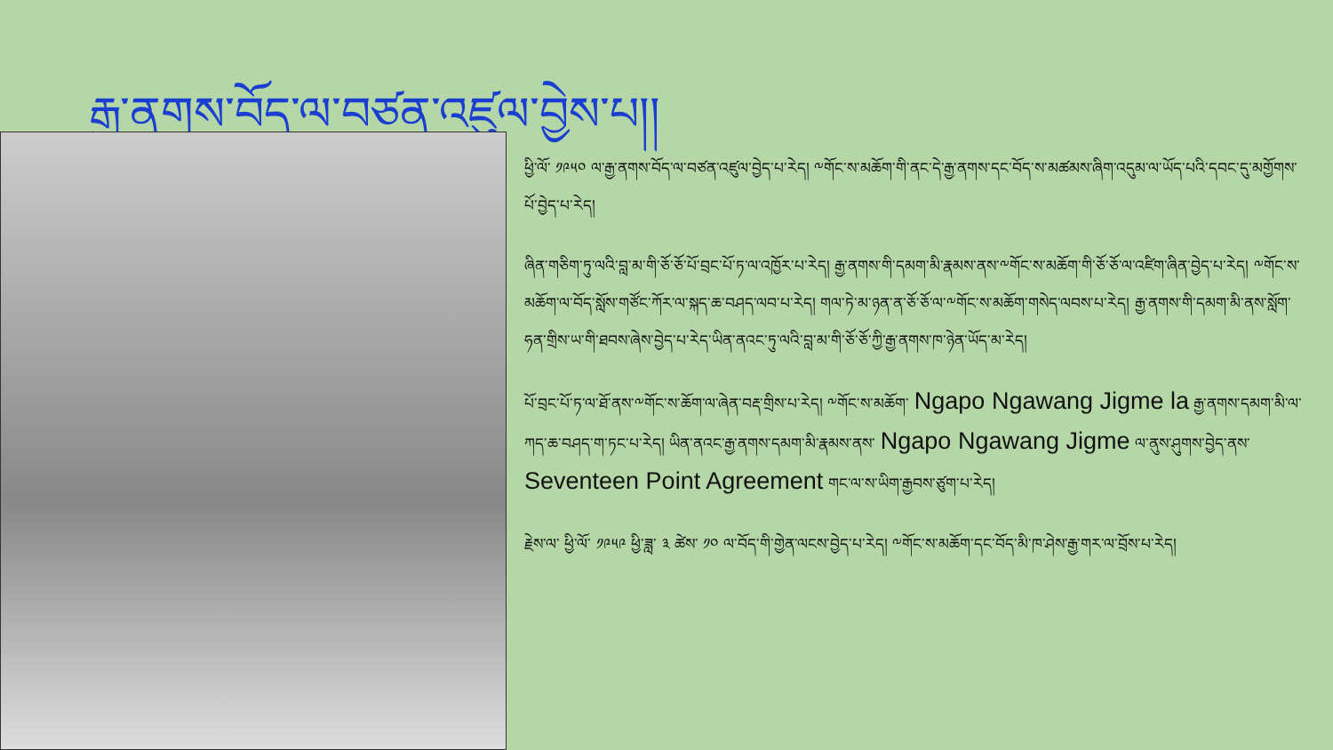རྒྱ་ནགས་བོད་ལ་བཙན་འཛུལ་བྱེས་པ།།
ཕྱི་ལོ་ ༡༩༥༠ ལ་རྒྱ་ནགས་བོད་ལ་བཙན་འཛུལ་བྱེད་པ་རེད། ༸གོང་ས་མཆོག་གི་ནང་དེ་རྒྱ་ནགས་དང་བོད་ས་མཚམས་ཞིག་འདུམ་ལ་ཡོད་པའི་དབང་དུ་མགྱོགས་པོ་བྱེད་པ་རེད།
ཞིན་གཅིག་ཏུ་ལའི་བླ་མ་གི་ཅོ་ཅོ་པོ་བྲང་པོ་ཏ་ལ་འཁྱོར་པ་རེད། རྒྱ་ནགས་གི་དམག་མི་རྣམས་ནས་༸གོང་ས་མཆོག་གི་ཅོ་ཅོ་ལ་འཛིག་ཞིན་བྱེད་པ་རེད། ༸གོང་ས་མཆོག་ལ་བོད་སློས་གཙོང་ཀོར་ལ་སྐད་ཆ་བཤད་ལབ་པ་རེད། གལ་ཏེ་མ་ཉན་ན་ཅོ་ཅོ་ལ་༸གོང་ས་མཆོག་གསེད་ལབས་པ་རེད། རྒྱ་ནགས་གི་དམག་མི་ནས་སློག་ཧན་གྲིས་ཡ་གི་ཐབས་ཞེས་བྱེད་པ་རེད་ཡིན་ནའང་ཏུ་ལའི་བླ་མ་གི་ཅོ་ཅོ་ཀྱི་རྒྱ་ནགས་ཁ་ཉེན་ཡོད་མ་རེད།
པོ་བྲང་པོ་ཏ་ལ་ཐོ་ནས་༸གོང་ས་ཆོག་ལ་ཞེན་བརྡ་གྲིས་པ་རེད། ༸གོང་ས་མཆོག་ Ngapo Ngawang Jigme la རྒྱ་ནགས་དམག་མི་ལ་ཀད་ཆ་བཤད་ག་ཏང་པ་རེད། ཡིན་ནའང་རྒྱ་ནགས་དམག་མི་རྣམས་ནས་ Ngapo Ngawang Jigme ལ་ནུས་ཤུགས་བྱེད་ནས་Seventeen Point Agreement གང་ལ་ས་ཡིག་རྒྱབས་ཙུག་པ་རེད།
རྗེས་ལ་ ཕྱི་ལོ་ ༡༩༥༩ ཕྱི་ཟླ་ ༣ ཚེས་ ༡༠ ལ་བོད་གི་གྱེན་ལངས་བྱེད་པ་རེད། ༸གོང་ས་མཆོག་དང་བོད་མི་ཁ་ཤེས་རྒྱ་གར་ལ་བྲོས་པ་རེད།